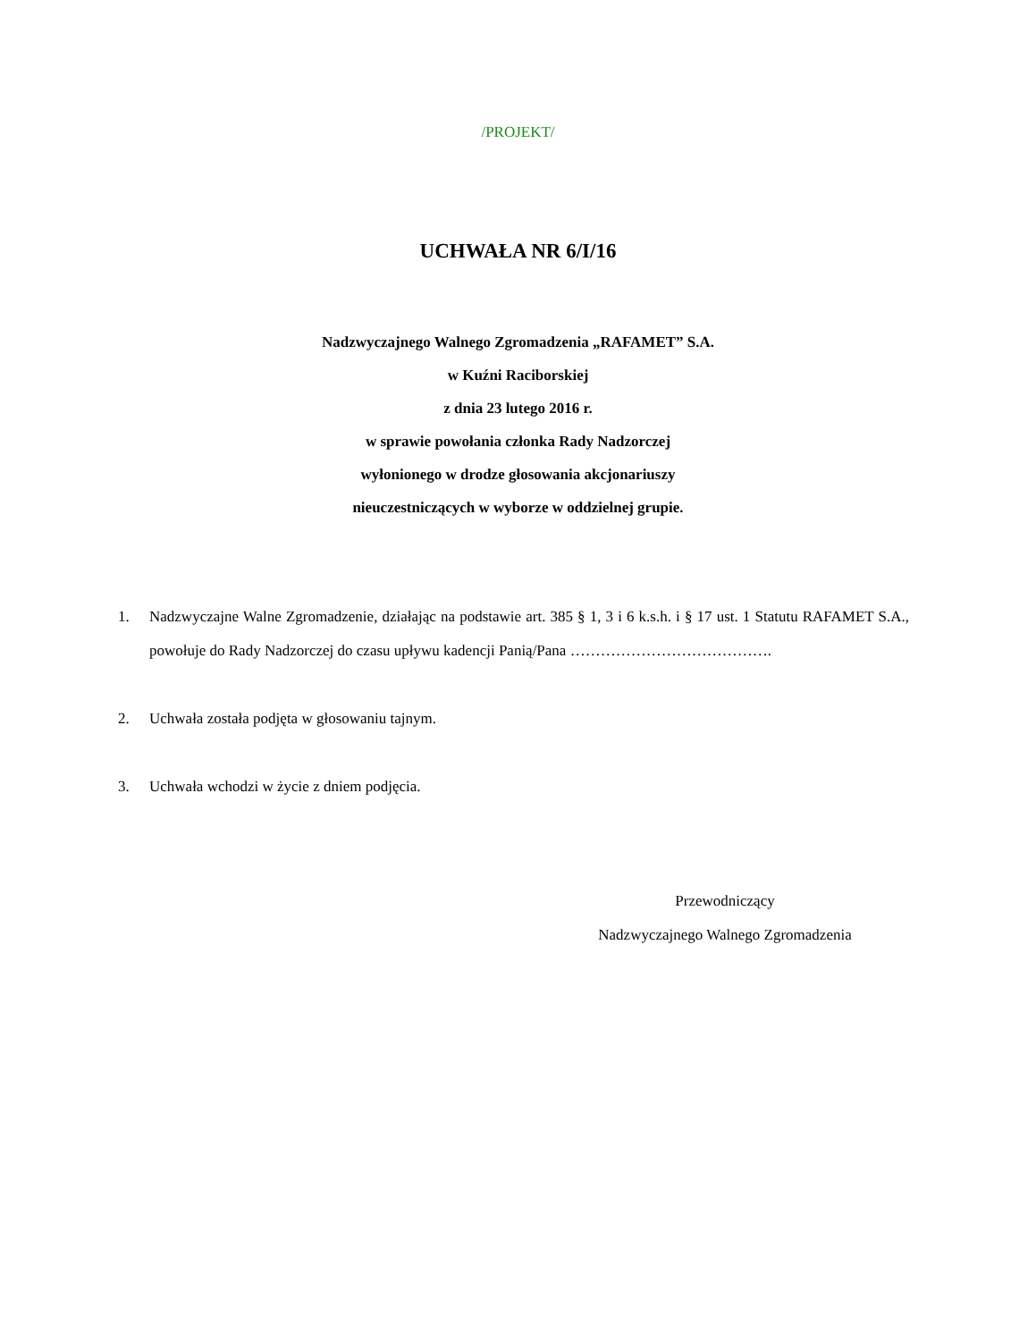/PROJEKT/
UCHWAŁA NR 6/I/16
Nadzwyczajnego Walnego Zgromadzenia „RAFAMET” S.A.
w Kuźni Raciborskiej
z dnia 23 lutego 2016 r.
w sprawie powołania członka Rady Nadzorczej
wyłonionego w drodze głosowania akcjonariuszy
nieuczestniczących w wyborze w oddzielnej grupie.
1. Nadzwyczajne Walne Zgromadzenie, działając na podstawie art. 385 § 1, 3 i 6 k.s.h. i § 17 ust. 1 Statutu RAFAMET S.A., powołuje do Rady Nadzorczej do czasu upływu kadencji Panią/Pana ………………………………….
2. Uchwała została podjęta w głosowaniu tajnym.
3. Uchwała wchodzi w życie z dniem podjęcia.
Przewodniczący
Nadzwyczajnego Walnego Zgromadzenia